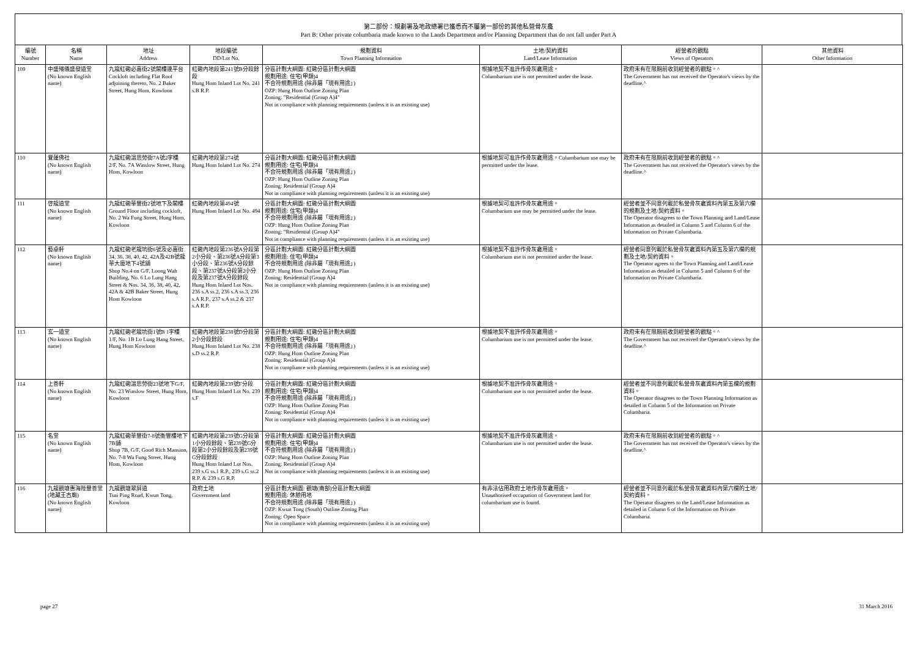第二部份：規劃署及地政總署已獲悉而不屬第一部份的其他私營骨灰龕
Part B: Other private columbaria made known to the Lands Department and/or Planning Department that do not fall under Part A
| 編號 Number | 名稱 Name | 地址 Address | 地段編號 DD/Lot No. | 規劃資料 Town Planning Information | 土地/契約資料 Land/Lease Information | 經營者的觀點 Views of Operators | 其他資料 Other Information |
| --- | --- | --- | --- | --- | --- | --- | --- |
| 109 | 中盛殯儀盛發道堂 (No known English name) | 九龍紅磡必嘉街2號閣樓連平台 Cockloft including Flat Roof adjoining thereto, No. 2 Baker Street, Hung Hom, Kowloon | 紅磡內地段第241號B分段餘段 Hung Hom Inland Lot No. 241 s.B R.P. | 分區計劃大綱圖: 紅磡分區計劃大綱圖 規劃用途: 住宅(甲類)4 不合符規劃用途 (除非屬「現有用途」) OZP: Hung Hom Outline Zoning Plan Zoning: "Residential (Group A)4" Not in compliance with planning requirements (unless it is an existing use) | 根據地契不准許作骨灰龕用途。 Columbarium use is not permitted under the lease. | 政府未有在限期前收到經營者的觀點。^ The Government has not received the Operator's views by the deadline.^ | |
| 110 | 覺蓮佛社 (No known English name) | 九龍紅磡溫思勞街7A號2字樓 2/F, No. 7A Winslow Street, Hung Hom, Kowloon | 紅磡內地段第274號 Hung Hom Inland Lot No. 274 | 分區計劃大綱圖: 紅磡分區計劃大綱圖 規劃用途: 住宅(甲類)4 不合符規劃用途 (除非屬「現有用途」) OZP: Hung Hom Outline Zoning Plan Zoning: Residential (Group A)4 Not in compliance with planning requirements (unless it is an existing use) | 根據地契可准許作骨灰龕用途。Columbarium use may be permitted under the lease. | 政府未有在限期前收到經營者的觀點。^ The Government has not received the Operator's views by the deadline.^ | |
| 111 | 啓龍道堂 (No known English name) | 九龍紅磡華豐街2號地下及閣樓 Ground Floor including cockloft, No. 2 Wa Fung Street, Hung Hom, Kowloon | 紅磡內地段第494號 Hung Hom Inland Lot No. 494 | 分區計劃大綱圖: 紅磡分區計劃大綱圖 規劃用途: 住宅(甲類)4 不合符規劃用途 (除非屬「現有用途」) OZP: Hung Hom Outline Zoning Plan Zoning: "Residential (Group A)4" Not in compliance with planning requirements (unless it is an existing use) | 根據地契可准許作骨灰龕用途。 Columbarium use may be permitted under the lease. | 經營者並不同意列載於私營骨灰龕資料內第五及第六欄的規劃及土地/契約資料。 The Operator disagrees to the Town Planning and Land/Lease Information as detailed in Column 5 and Column 6 of the Information on Private Columbaria. | |
| 112 | 藝卓軒 (No known English name) | 九龍紅磡老龍坑街6號及必嘉街34, 36, 38, 40, 42, 42A及42B號龍華大廈地下4號舖 Shop No.4 on G/F, Loong Wah Building, No. 6 Lo Lung Hang Street & Nos. 34, 36, 38, 40, 42, 42A & 42B Baker Street, Hung Hom Kowloon | 紅磡內地段第236號A分段第2小分段、第236號A分段第3小分段、第236號A分段餘段、第237號A分段第2小分段及第237號A分段餘段 Hung Hom Inland Lot Nos. 236 s.A ss.2, 236 s.A ss.3, 236 s.A R.P., 237 s.A ss.2 & 237 s.A R.P. | 分區計劃大綱圖: 紅磡分區計劃大綱圖 規劃用途: 住宅(甲類)4 不合符規劃用途 (除非屬「現有用途」) OZP: Hung Hom Outline Zoning Plan Zoning: Residential (Group A)4 Not in compliance with planning requirements (unless it is an existing use) | 根據地契不准許作骨灰龕用途。 Columbarium use is not permitted under the lease. | 經營者同意列載於私營骨灰龕資料內第五及第六欄的規劃及土地/契約資料。 The Operator agrees to the Town Planning and Land/Lease Information as detailed in Column 5 and Column 6 of the Information on Private Columbaria. | |
| 113 | 玄一道堂 (No known English name) | 九龍紅磡老龍坑街1號B 1字樓 1/F, No. 1B Lo Lung Hang Street, Hung Hom Kowloon | 紅磡內地段第238號D分段第2小分段餘段 Hung Hom Inland Lot No. 238 s.D ss.2 R.P. | 分區計劃大綱圖: 紅磡分區計劃大綱圖 規劃用途: 住宅(甲類)4 不合符規劃用途 (除非屬「現有用途」) OZP: Hung Hom Outline Zoning Plan Zoning: Residential (Group A)4 Not in compliance with planning requirements (unless it is an existing use) | 根據地契不准許作骨灰龕用途。 Columbarium use is not permitted under the lease. | 政府未有在限期前收到經營者的觀點。^ The Government has not received the Operator's views by the deadline.^ | |
| 114 | 上善軒 (No known English name) | 九龍紅磡溫思勞街23號地下G/F, No. 23 Winslow Street, Hung Hom, Kowloon | 紅磡內地段第239號F分段 Hung Hom Inland Lot No. 239 s.F | 分區計劃大綱圖: 紅磡分區計劃大綱圖 規劃用途: 住宅(甲類)4 不合符規劃用途 (除非屬「現有用途」) OZP: Hung Hom Outline Zoning Plan Zoning: Residential (Group A)4 Not in compliance with planning requirements (unless it is an existing use) | 根據地契不准許作骨灰龕用途。 Columbarium use is not permitted under the lease. | 經營者並不同意列載於私營骨灰龕資料內第五欄的規劃資料。 The Operator disagrees to the Town Planning Information as detailed in Column 5 of the Information on Private Columbaria. | |
| 115 | 名堂 (No known English name) | 九龍紅磡華豐街7-8號衡豐樓地下7B舖 Shop 7B, G/F, Good Rich Mansion, No. 7-8 Wa Fung Street, Hung Hom, Kowloon | 紅磡內地段第239號G分段第1小分段餘段、第239號G分段第2小分段餘段及第239號G分段餘段 Hung Hom Inland Lot Nos. 239 s.G ss.1 R.P., 239 s.G ss.2 R.P. & 239 s.G R.P. | 分區計劃大綱圖: 紅磡分區計劃大綱圖 規劃用途: 住宅(甲類)4 不合符規劃用途 (除非屬「現有用途」) OZP: Hung Hom Outline Zoning Plan Zoning: Residential (Group A)4 Not in compliance with planning requirements (unless it is an existing use) | 根據地契不准許作骨灰龕用途。 Columbarium use is not permitted under the lease. | 政府未有在限期前收到經營者的觀點。^ The Government has not received the Operator's views by the deadline.^ | |
| 116 | 九龍觀塘惠海陸豐善堂(地藏王古廟) (No known English name) | 九龍觀塘翠屏道 Tsui Ping Road, Kwun Tong, Kowloon | 政府土地 Government land | 分區計劃大綱圖: 觀塘(南部)分區計劃大綱圖 規劃用途: 休憩用地 不合符規劃用途 (除非屬「現有用途」) OZP: Kwun Tong (South) Outline Zoning Plan Zoning: Open Space Not in compliance with planning requirements (unless it is an existing use) | 有非法佔用政府土地作骨灰龕用途。 Unauthorised occupation of Government land for columbarium use is found. | 經營者並不同意列載於私營骨灰龕資料內第六欄的土地/契約資料。 The Operator disagrees to the Land/Lease Information as detailed in Column 6 of the Information on Private Columbaria. | |
page 27 31 March 2016